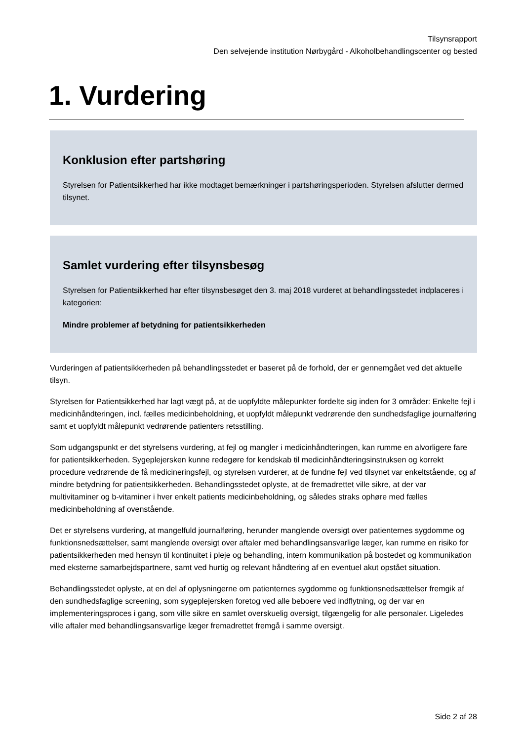Tilsynsrapport
Den selvejende institution Nørbygård - Alkoholbehandlingscenter og bested
1. Vurdering
Konklusion efter partshøring
Styrelsen for Patientsikkerhed har ikke modtaget bemærkninger i partshøringsperioden. Styrelsen afslutter dermed tilsynet.
Samlet vurdering efter tilsynsbesøg
Styrelsen for Patientsikkerhed har efter tilsynsbesøget den 3. maj 2018 vurderet at behandlingsstedet indplaceres i kategorien:
Mindre problemer af betydning for patientsikkerheden
Vurderingen af patientsikkerheden på behandlingsstedet er baseret på de forhold, der er gennemgået ved det aktuelle tilsyn.
Styrelsen for Patientsikkerhed har lagt vægt på, at de uopfyldte målepunkter fordelte sig inden for 3 områder: Enkelte fejl i medicinhåndteringen, incl. fælles medicinbeholdning, et uopfyldt målepunkt vedrørende den sundhedsfaglige journalføring samt et uopfyldt målepunkt vedrørende patienters retsstilling.
Som udgangspunkt er det styrelsens vurdering, at fejl og mangler i medicinhåndteringen, kan rumme en alvorligere fare for patientsikkerheden. Sygeplejersken kunne redegøre for kendskab til medicinhåndteringsinstruksen og korrekt procedure vedrørende de få medicineringsfejl, og styrelsen vurderer, at de fundne fejl ved tilsynet var enkeltstående, og af mindre betydning for patientsikkerheden. Behandlingsstedet oplyste, at de fremadrettet ville sikre, at der var multivitaminer og b-vitaminer i hver enkelt patients medicinbeholdning, og således straks ophøre med fælles medicinbeholdning af ovenstående.
Det er styrelsens vurdering, at mangelfuld journalføring, herunder manglende oversigt over patienternes sygdomme og funktionsnedsættelser, samt manglende oversigt over aftaler med behandlingsansvarlige læger, kan rumme en risiko for patientsikkerheden med hensyn til kontinuitet i pleje og behandling, intern kommunikation på bostedet og kommunikation med eksterne samarbejdspartnere, samt ved hurtig og relevant håndtering af en eventuel akut opstået situation.
Behandlingsstedet oplyste, at en del af oplysningerne om patienternes sygdomme og funktionsnedsættelser fremgik af den sundhedsfaglige screening, som sygeplejersken foretog ved alle beboere ved indflytning, og der var en implementeringsproces i gang, som ville sikre en samlet overskuelig oversigt, tilgængelig for alle personaler. Ligeledes ville aftaler med behandlingsansvarlige læger fremadrettet fremgå i samme oversigt.
Side 2 af 28